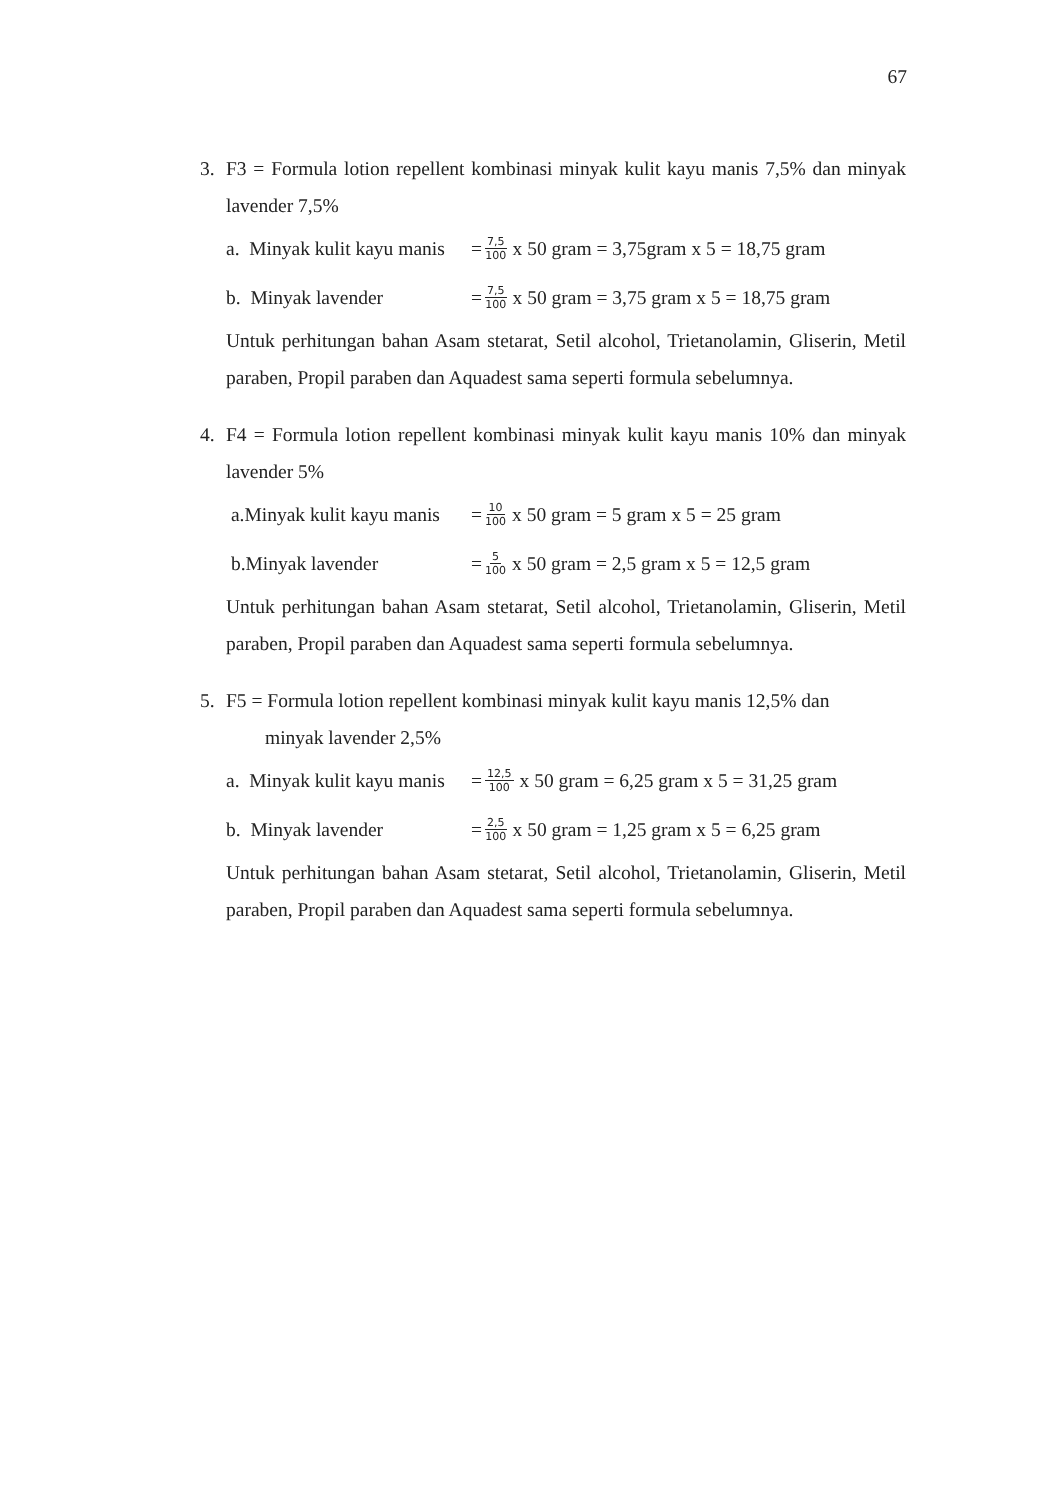67
3. F3 = Formula lotion repellent kombinasi minyak kulit kayu manis 7,5% dan minyak lavender 7,5%
a. Minyak kulit kayu manis = 7,5 100 x 50 gram = 3,75gram x 5 = 18,75 gram
b. Minyak lavender = 7,5 100 x 50 gram = 3,75 gram x 5 = 18,75 gram
Untuk perhitungan bahan Asam stetarat, Setil alcohol, Trietanolamin, Gliserin, Metil paraben, Propil paraben dan Aquadest sama seperti formula sebelumnya.
4. F4 = Formula lotion repellent kombinasi minyak kulit kayu manis 10% dan minyak lavender 5%
a.Minyak kulit kayu manis = 10 100 x 50 gram = 5 gram x 5 = 25 gram
b.Minyak lavender = 5 100 x 50 gram = 2,5 gram x 5 = 12,5 gram
Untuk perhitungan bahan Asam stetarat, Setil alcohol, Trietanolamin, Gliserin, Metil paraben, Propil paraben dan Aquadest sama seperti formula sebelumnya.
5. F5 = Formula lotion repellent kombinasi minyak kulit kayu manis 12,5% dan
minyak lavender 2,5%
a. Minyak kulit kayu manis = 12,5 100 x 50 gram = 6,25 gram x 5 = 31,25 gram
b. Minyak lavender = 2,5 100 x 50 gram = 1,25 gram x 5 = 6,25 gram
Untuk perhitungan bahan Asam stetarat, Setil alcohol, Trietanolamin, Gliserin, Metil paraben, Propil paraben dan Aquadest sama seperti formula sebelumnya.